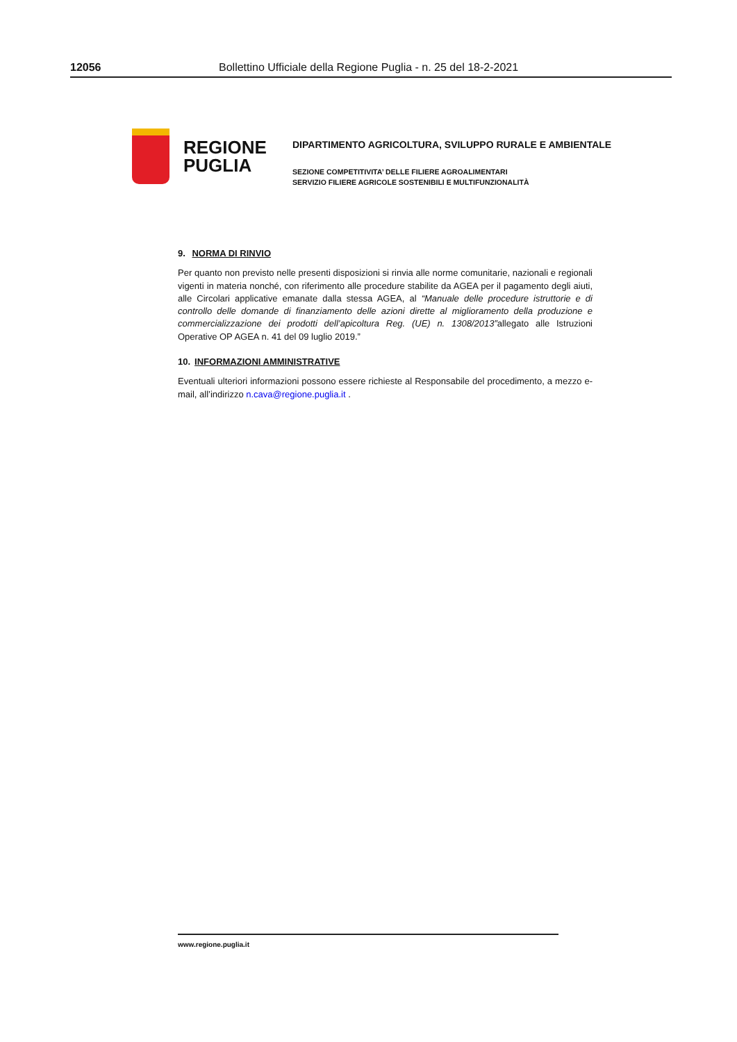12056 Bollettino Ufficiale della Regione Puglia - n. 25 del 18-2-2021
REGIONE
PUGLIA
DIPARTIMENTO AGRICOLTURA, SVILUPPO RURALE E AMBIENTALE
SEZIONE COMPETITIVITA’ DELLE FILIERE AGROALIMENTARI
SERVIZIO FILIERE AGRICOLE SOSTENIBILI E MULTIFUNZIONALITÀ
9. NORMA DI RINVIO
Per quanto non previsto nelle presenti disposizioni si rinvia alle norme comunitarie, nazionali e regionali vigenti in materia nonché, con riferimento alle procedure stabilite da AGEA per il pagamento degli aiuti, alle Circolari applicative emanate dalla stessa AGEA, al “Manuale delle procedure istruttorie e di controllo delle domande di finanziamento delle azioni dirette al miglioramento della produzione e commercializzazione dei prodotti dell’apicoltura Reg. (UE) n. 1308/2013”allegato alle Istruzioni Operative OP AGEA n. 41 del 09 luglio 2019.”
10. INFORMAZIONI AMMINISTRATIVE
Eventuali ulteriori informazioni possono essere richieste al Responsabile del procedimento, a mezzo e-mail, all’indirizzo n.cava@regione.puglia.it .
www.regione.puglia.it